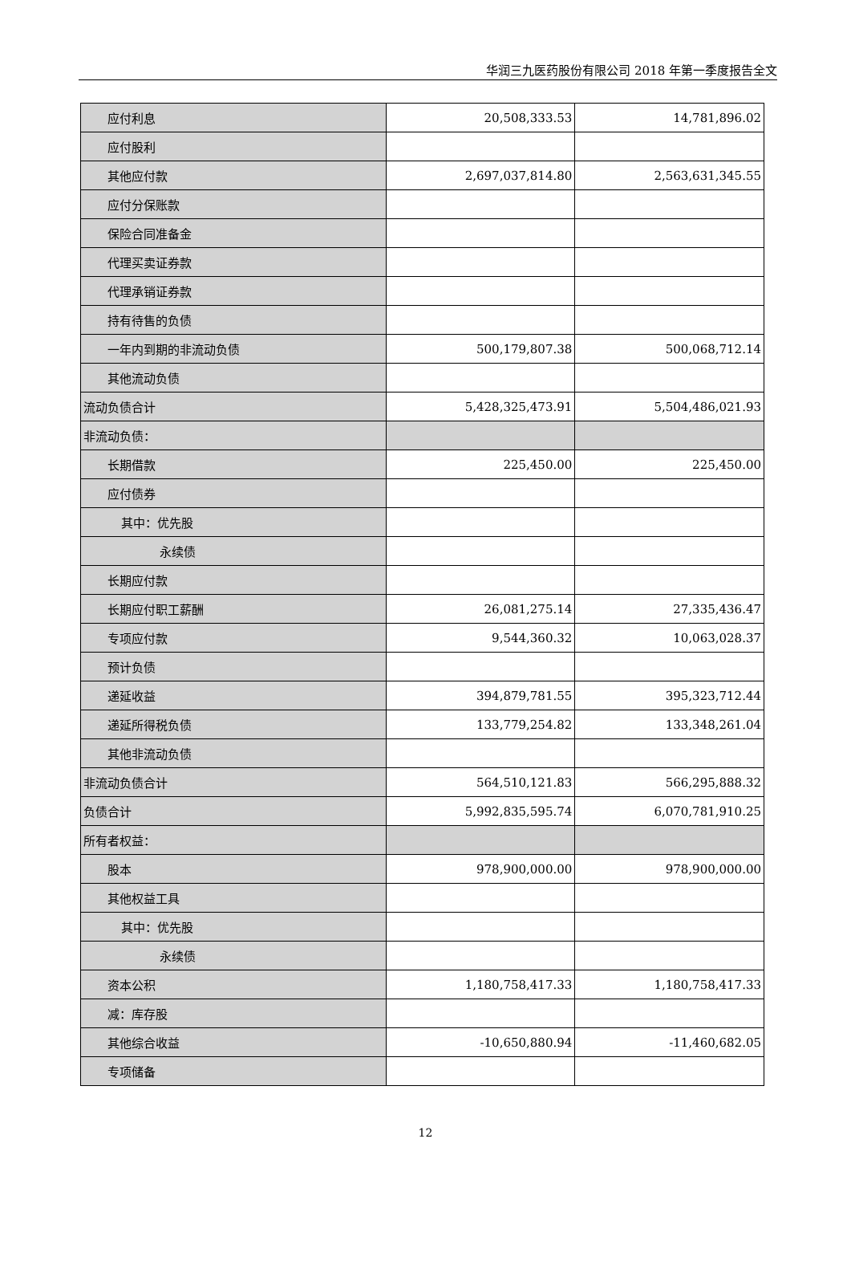华润三九医药股份有限公司 2018 年第一季度报告全文
| 应付利息 | 20,508,333.53 | 14,781,896.02 |
| 应付股利 | | |
| 其他应付款 | 2,697,037,814.80 | 2,563,631,345.55 |
| 应付分保账款 | | |
| 保险合同准备金 | | |
| 代理买卖证券款 | | |
| 代理承销证券款 | | |
| 持有待售的负债 | | |
| 一年内到期的非流动负债 | 500,179,807.38 | 500,068,712.14 |
| 其他流动负债 | | |
| 流动负债合计 | 5,428,325,473.91 | 5,504,486,021.93 |
| 非流动负债： | | |
| 长期借款 | 225,450.00 | 225,450.00 |
| 应付债券 | | |
| 其中：优先股 | | |
| 永续债 | | |
| 长期应付款 | | |
| 长期应付职工薪酬 | 26,081,275.14 | 27,335,436.47 |
| 专项应付款 | 9,544,360.32 | 10,063,028.37 |
| 预计负债 | | |
| 递延收益 | 394,879,781.55 | 395,323,712.44 |
| 递延所得税负债 | 133,779,254.82 | 133,348,261.04 |
| 其他非流动负债 | | |
| 非流动负债合计 | 564,510,121.83 | 566,295,888.32 |
| 负债合计 | 5,992,835,595.74 | 6,070,781,910.25 |
| 所有者权益： | | |
| 股本 | 978,900,000.00 | 978,900,000.00 |
| 其他权益工具 | | |
| 其中：优先股 | | |
| 永续债 | | |
| 资本公积 | 1,180,758,417.33 | 1,180,758,417.33 |
| 减：库存股 | | |
| 其他综合收益 | -10,650,880.94 | -11,460,682.05 |
| 专项储备 | | |
12